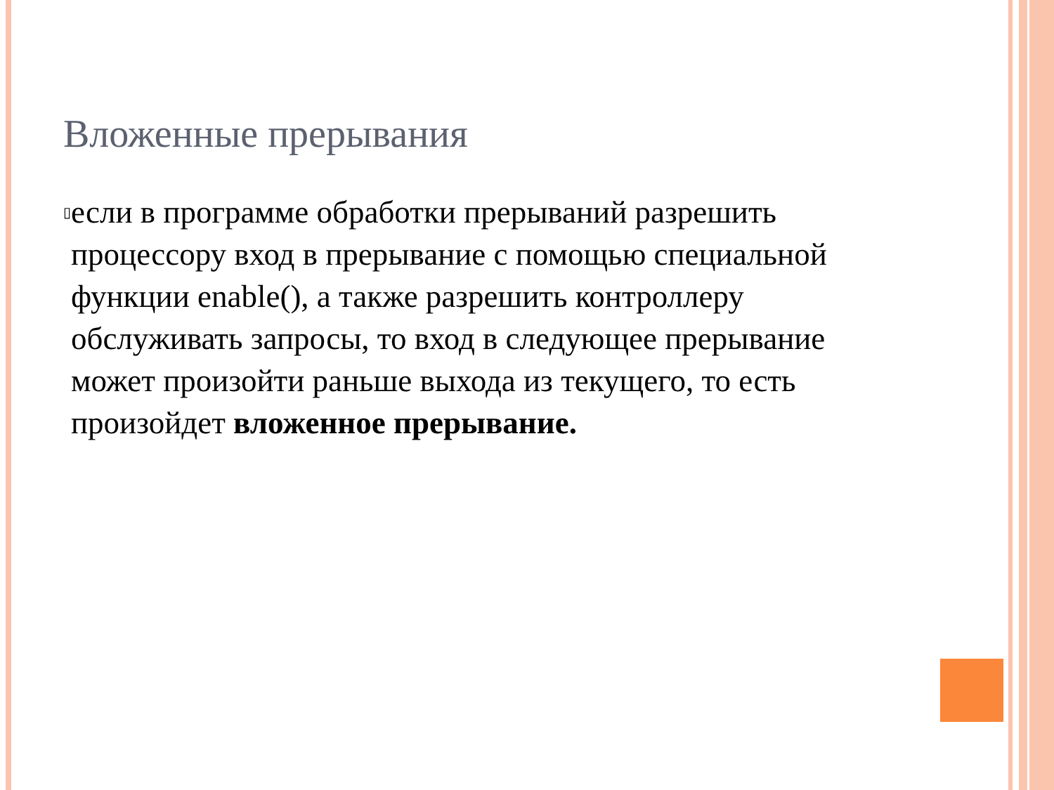Вложенные прерывания
▯
если в программе обработки прерываний разрешить процессору вход в прерывание с помощью специальной функции enable(), а также разрешить контроллеру обслуживать запросы, то вход в следующее прерывание может произойти раньше выхода из текущего, то есть произойдет вложенное прерывание.